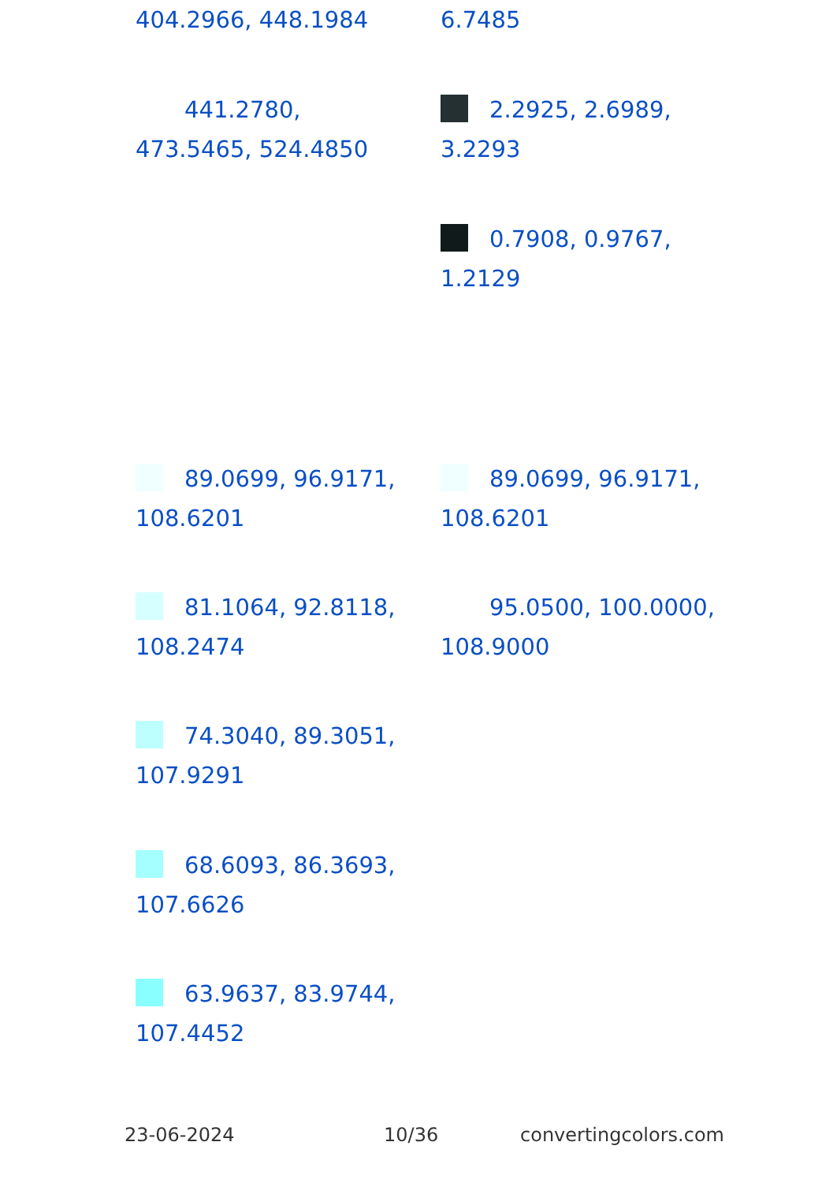404.2966, 448.1984 6.7485
441.2780, 473.5465, 524.4850
2.2925, 2.6989, 3.2293
0.7908, 0.9767, 1.2129
89.0699, 96.9171, 108.6201
89.0699, 96.9171, 108.6201
81.1064, 92.8118, 108.2474
95.0500, 100.0000, 108.9000
74.3040, 89.3051, 107.9291
68.6093, 86.3693, 107.6626
63.9637, 83.9744, 107.4452
23-06-2024 10/36 convertingcolors.com